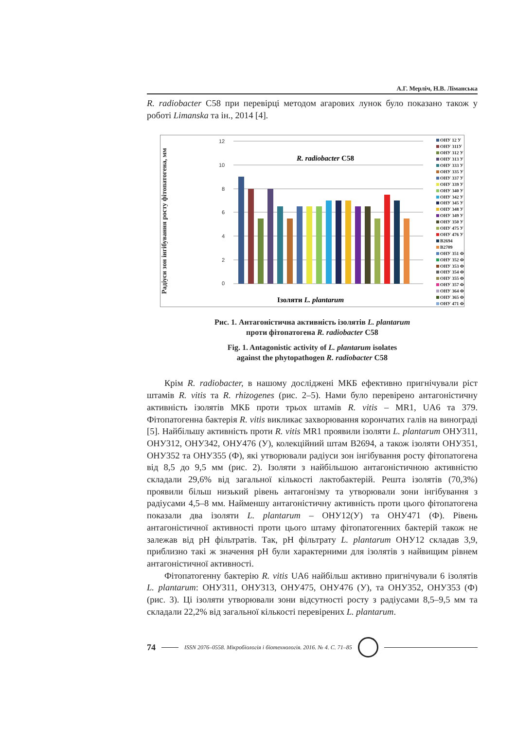А.Г. Мерліч, Н.В. Лiманська
R. radiobacter C58 при перевірці методом агарових лунок було показано також у роботі Limanska та ін., 2014 [4].
Радіуси зон інгібування росту фітопатогена, мм
12
10
8
6
4
2
0
R. radiobacter C58
Ізоляти L. plantarum
ОНУ 12 У
ОНУ 311У
ОНУ 312 У
ОНУ 313 У
ОНУ 333 У
ОНУ 335 У
ОНУ 337 У
ОНУ 339 У
ОНУ 340 У
ОНУ 342 У
ОНУ 345 У
ОНУ 348 У
ОНУ 349 У
ОНУ 350 У
ОНУ 475 У
ОНУ 476 У
B2694
B2709
ОНУ 351 Ф
ОНУ 352 Ф
ОНУ 353 Ф
ОНУ 354 Ф
ОНУ 355 Ф
ОНУ 357 Ф
ОНУ 364 Ф
ОНУ 365 Ф
ОНУ 471 Ф
Рис. 1. Антагоністична активність ізолятів L. plantarum
проти фітопатогена R. radiobacter C58
Fig. 1. Antagonistic activity of L. plantarum isolates
against the phytopathogen R. radiobacter C58
Крім R. radiobacter, в нашому досліджені МКБ ефективно пригнічували ріст штамів R. vitis та R. rhizogenes (рис. 2–5). Нами було перевірено антагоністичну активність ізолятів МКБ проти трьох штамів R. vitis – MR1, UA6 та 379. Фітопатогенна бактерія R. vitis викликає захворювання корончатих галів на винограді [5]. Найбільшу активність проти R. vitis MR1 проявили ізоляти L. plantarum ОНУ311, ОНУ312, ОНУ342, ОНУ476 (У), колекційний штам B2694, а також ізоляти ОНУ351, ОНУ352 та ОНУ355 (Ф), які утворювали радіуси зон інгібування росту фітопатогена від 8,5 до 9,5 мм (рис. 2). Ізоляти з найбільшою антагоністичною активністю складали 29,6% від загальної кількості лактобактерій. Решта ізолятів (70,3%) проявили більш низький рівень антагонізму та утворювали зони інгібування з радіусами 4,5–8 мм. Найменшу антагоністичну активність проти цього фітопатогена показали два ізоляти L. plantarum – ОНУ12(У) та ОНУ471 (Ф). Рівень антагоністичної активності проти цього штаму фітопатогенних бактерій також не залежав від pH фільтратів. Так, pH фільтрату L. plantarum ОНУ12 складав 3,9, приблизно такі ж значення pH були характерними для ізолятів з найвищим рівнем антагоністичної активності.
Фітопатогенну бактерію R. vitis UA6 найбільш активно пригнічували 6 ізолятів L. plantarum: ОНУ311, ОНУ313, ОНУ475, ОНУ476 (У), та ОНУ352, ОНУ353 (Ф) (рис. 3). Ці ізоляти утворювали зони відсутності росту з радіусами 8,5–9,5 мм та складали 22,2% від загальної кількості перевірених L. plantarum.
74 ISSN 2076–0558. Мікробіологія і біотехнологія. 2016. № 4. С. 71–85